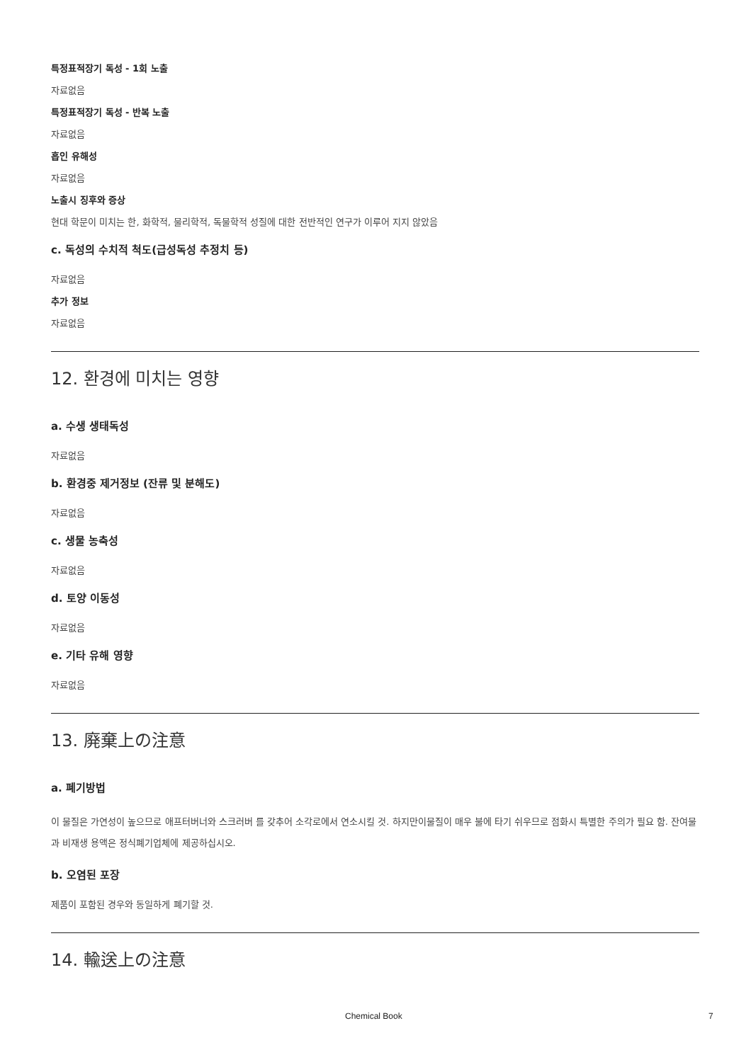특정표적장기 독성 - 1회 노출
자료없음
특정표적장기 독성 - 반복 노출
자료없음
흡인 유해성
자료없음
노출시 징후와 증상
현대 학문이 미치는 한, 화학적, 물리학적, 독물학적 성질에 대한 전반적인 연구가 이루어 지지 않았음
c. 독성의 수치적 척도(급성독성 추정치 등)
자료없음
추가 정보
자료없음
12. 환경에 미치는 영향
a. 수생 생태독성
자료없음
b. 환경중 제거정보 (잔류 및 분해도)
자료없음
c. 생물 농축성
자료없음
d. 토양 이동성
자료없음
e. 기타 유해 영향
자료없음
13. 廃棄上の注意
a. 폐기방법
이 물질은 가연성이 높으므로 애프터버너와 스크러버 를 갖추어 소각로에서 연소시킬 것. 하지만이물질이 매우 불에 타기 쉬우므로 점화시 특별한 주의가 필요 함. 잔여물과 비재생 용액은 정식폐기업체에 제공하십시오.
b. 오염된 포장
제품이 포함된 경우와 동일하게 폐기할 것.
14. 輸送上の注意
Chemical Book 7